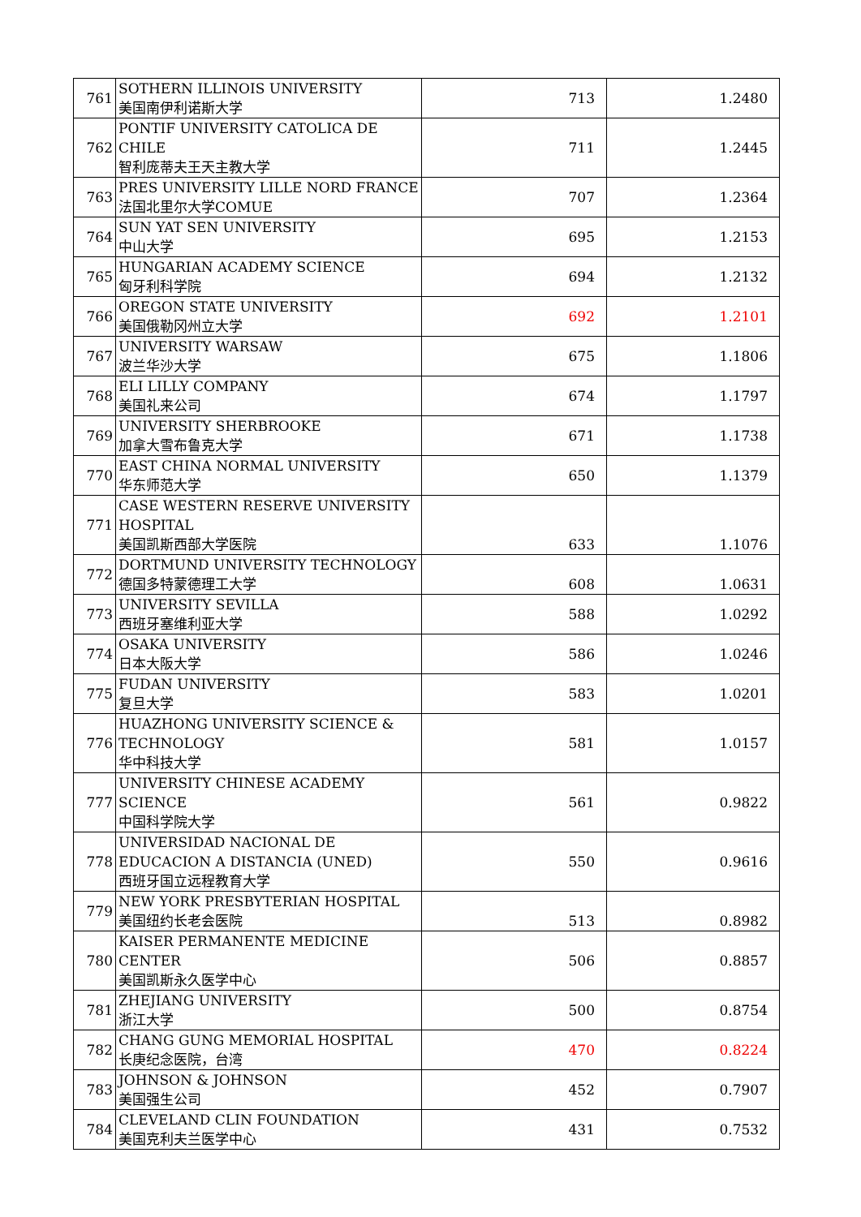| 761 | SOTHERN ILLINOIS UNIVERSITY 美国南伊利诺斯大学 | 713 | 1.2480 |
| 762 | PONTIF UNIVERSITY CATOLICA DE CHILE 智利庞蒂夫王天主教大学 | 711 | 1.2445 |
| 763 | PRES UNIVERSITY LILLE NORD FRANCE 法国北里尔大学COMUE | 707 | 1.2364 |
| 764 | SUN YAT SEN UNIVERSITY 中山大学 | 695 | 1.2153 |
| 765 | HUNGARIAN ACADEMY SCIENCE 匈牙利科学院 | 694 | 1.2132 |
| 766 | OREGON STATE UNIVERSITY 美国俄勒冈州立大学 | 692 | 1.2101 |
| 767 | UNIVERSITY WARSAW 波兰华沙大学 | 675 | 1.1806 |
| 768 | ELI LILLY COMPANY 美国礼来公司 | 674 | 1.1797 |
| 769 | UNIVERSITY SHERBROOKE 加拿大雪布鲁克大学 | 671 | 1.1738 |
| 770 | EAST CHINA NORMAL UNIVERSITY 华东师范大学 | 650 | 1.1379 |
| 771 | CASE WESTERN RESERVE UNIVERSITY HOSPITAL 美国凯斯西部大学医院 | 633 | 1.1076 |
| 772 | DORTMUND UNIVERSITY TECHNOLOGY 德国多特蒙德理工大学 | 608 | 1.0631 |
| 773 | UNIVERSITY SEVILLA 西班牙塞维利亚大学 | 588 | 1.0292 |
| 774 | OSAKA UNIVERSITY 日本大阪大学 | 586 | 1.0246 |
| 775 | FUDAN UNIVERSITY 复旦大学 | 583 | 1.0201 |
| 776 | HUAZHONG UNIVERSITY SCIENCE & TECHNOLOGY 华中科技大学 | 581 | 1.0157 |
| 777 | UNIVERSITY CHINESE ACADEMY SCIENCE 中国科学院大学 | 561 | 0.9822 |
| 778 | UNIVERSIDAD NACIONAL DE EDUCACION A DISTANCIA (UNED) 西班牙国立远程教育大学 | 550 | 0.9616 |
| 779 | NEW YORK PRESBYTERIAN HOSPITAL 美国纽约长老会医院 | 513 | 0.8982 |
| 780 | KAISER PERMANENTE MEDICINE CENTER 美国凯斯永久医学中心 | 506 | 0.8857 |
| 781 | ZHEJIANG UNIVERSITY 浙江大学 | 500 | 0.8754 |
| 782 | CHANG GUNG MEMORIAL HOSPITAL 长庚纪念医院，台湾 | 470 | 0.8224 |
| 783 | JOHNSON & JOHNSON 美国强生公司 | 452 | 0.7907 |
| 784 | CLEVELAND CLIN FOUNDATION 美国克利夫兰医学中心 | 431 | 0.7532 |